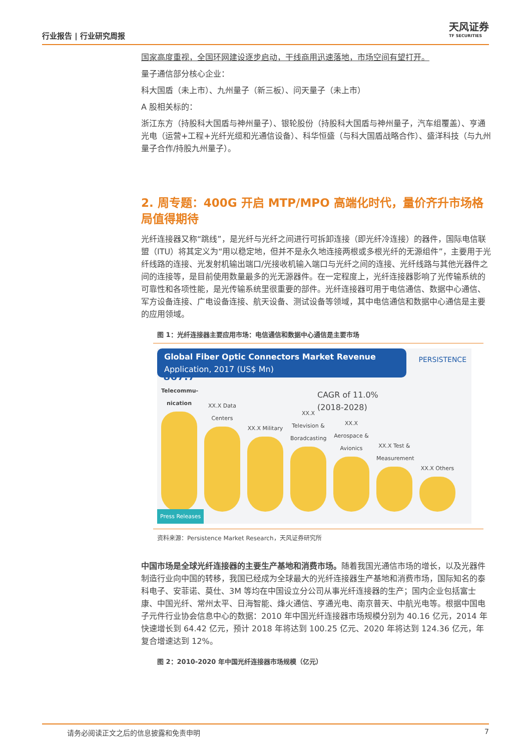行业报告 | 行业研究周报
天风证券
TF SECURITIES
国家高度重视，全国环网建设逐步启动，干线商用迅速落地，市场空间有望打开。
量子通信部分核心企业：
科大国盾（未上市）、九州量子（新三板）、问天量子（未上市）
A 股相关标的：
浙江东方（持股科大国盾与神州量子）、银轮股份（持股科大国盾与神州量子，汽车组覆盖）、亨通光电（运营+工程+光纤光缆和光通信设备）、科华恒盛（与科大国盾战略合作）、盛洋科技（与九州量子合作/持股九州量子）。
2. 周专题：400G 开启 MTP/MPO 高端化时代，量价齐升市场格局值得期待
光纤连接器又称“跳线”，是光纤与光纤之间进行可拆卸连接（即光纤冷连接）的器件，国际电信联盟（ITU）将其定义为“用以稳定地，但并不是永久地连接两根或多根光纤的无源组件”，主要用于光纤线路的连接、光发射机输出端口/光接收机输入端口与光纤之间的连接、光纤线路与其他光器件之间的连接等，是目前使用数量最多的光无源器件。在一定程度上，光纤连接器影响了光传输系统的可靠性和各项性能，是光传输系统里很重要的部件。光纤连接器可用于电信通信、数据中心通信、军方设备连接、广电设备连接、航天设备、测试设备等领域，其中电信通信和数据中心通信是主要的应用领域。
图 1：光纤连接器主要应用市场：电信通信和数据中心通信是主要市场
Global Fiber Optic Connectors Market Revenue
Application, 2017 (US$ Mn)
PERSISTENCE
CAGR of 11.0%
(2018-2028)
867.7
Telecommu-nication
XX.X Data Centers
XX.X Military
XX.X Television & Boradcasting
XX.X Aerospace & Avionics
XX.X Test & Measurement
XX.X Others
Press Releases
资料来源：Persistence Market Research，天风证券研究所
中国市场是全球光纤连接器的主要生产基地和消费市场。随着我国光通信市场的增长，以及光器件制造行业向中国的转移，我国已经成为全球最大的光纤连接器生产基地和消费市场，国际知名的泰科电子、安菲诺、莫仕、3M 等均在中国设立分公司从事光纤连接器的生产；国内企业包括富士康、中国光纤、常州太平、日海智能、烽火通信、亨通光电、南京普天、中航光电等。根据中国电子元件行业协会信息中心的数据：2010 年中国光纤连接器市场规模分别为 40.16 亿元，2014 年快速增长到 64.42 亿元，预计 2018 年将达到 100.25 亿元、2020 年将达到 124.36 亿元，年复合增速达到 12%。
图 2：2010-2020 年中国光纤连接器市场规模（亿元）
请务必阅读正文之后的信息披露和免责申明 7